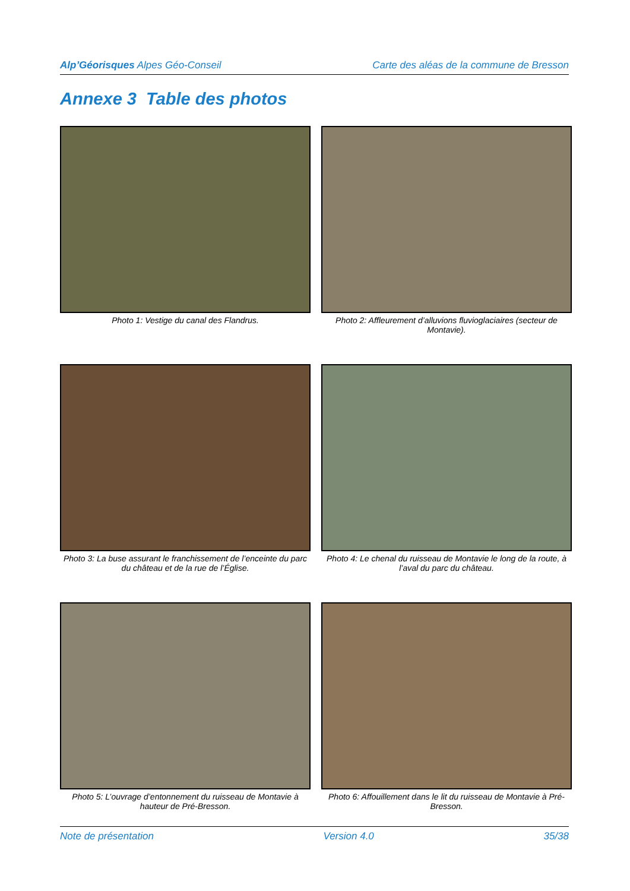Alp’Géorisques Alpes Géo-Conseil Carte des aléas de la commune de Bresson
Annexe 3 Table des photos
Photo 1: Vestige du canal des Flandrus.
Photo 2: Affleurement d’alluvions fluvioglaciaires (secteur de Montavie).
Photo 3: La buse assurant le franchissement de l’enceinte du parc du château et de la rue de l’Église.
Photo 4: Le chenal du ruisseau de Montavie le long de la route, à l’aval du parc du château.
Photo 5: L’ouvrage d’entonnement du ruisseau de Montavie à hauteur de Pré-Bresson.
Photo 6: Affouillement dans le lit du ruisseau de Montavie à Pré-Bresson.
Note de présentation Version 4.0 35/38